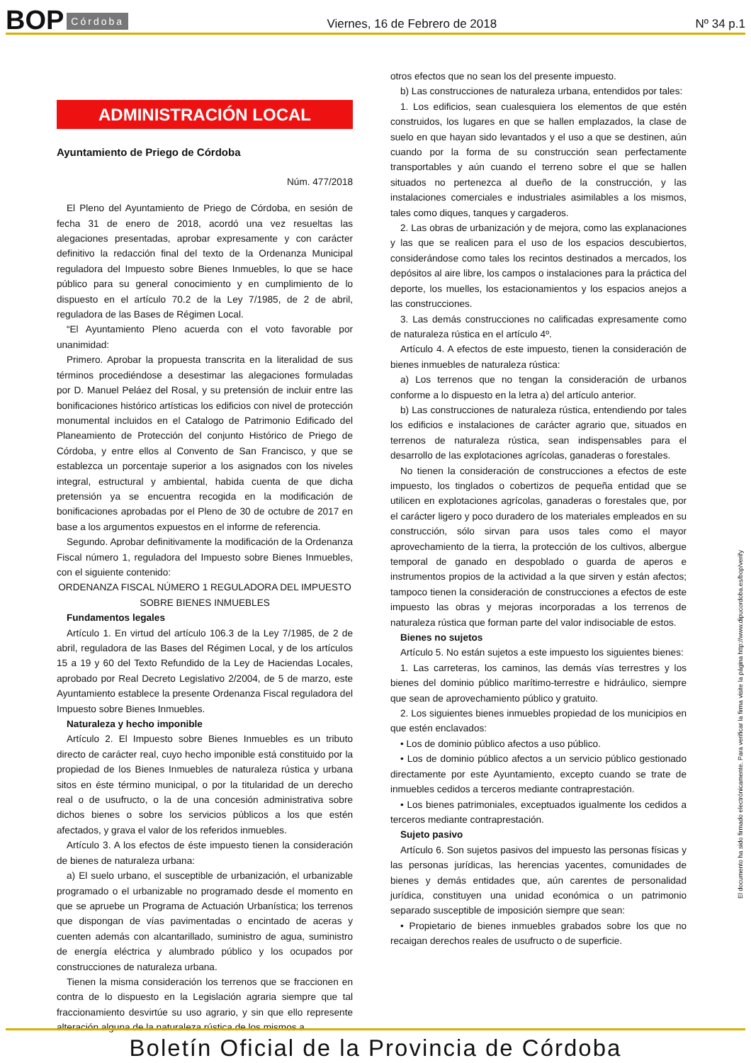BOP Córdoba Viernes, 16 de Febrero de 2018 Nº 34 p.1
ADMINISTRACIÓN LOCAL
Ayuntamiento de Priego de Córdoba
Núm. 477/2018
El Pleno del Ayuntamiento de Priego de Córdoba, en sesión de fecha 31 de enero de 2018, acordó una vez resueltas las alegaciones presentadas, aprobar expresamente y con carácter definitivo la redacción final del texto de la Ordenanza Municipal reguladora del Impuesto sobre Bienes Inmuebles, lo que se hace público para su general conocimiento y en cumplimiento de lo dispuesto en el artículo 70.2 de la Ley 7/1985, de 2 de abril, reguladora de las Bases de Régimen Local.
“El Ayuntamiento Pleno acuerda con el voto favorable por unanimidad:
Primero. Aprobar la propuesta transcrita en la literalidad de sus términos procediéndose a desestimar las alegaciones formuladas por D. Manuel Peláez del Rosal, y su pretensión de incluir entre las bonificaciones histórico artísticas los edificios con nivel de protección monumental incluidos en el Catalogo de Patrimonio Edificado del Planeamiento de Protección del conjunto Histórico de Priego de Córdoba, y entre ellos al Convento de San Francisco, y que se establezca un porcentaje superior a los asignados con los niveles integral, estructural y ambiental, habida cuenta de que dicha pretensión ya se encuentra recogida en la modificación de bonificaciones aprobadas por el Pleno de 30 de octubre de 2017 en base a los argumentos expuestos en el informe de referencia.
Segundo. Aprobar definitivamente la modificación de la Ordenanza Fiscal número 1, reguladora del Impuesto sobre Bienes Inmuebles, con el siguiente contenido:
ORDENANZA FISCAL NÚMERO 1 REGULADORA DEL IMPUESTO SOBRE BIENES INMUEBLES
Fundamentos legales
Artículo 1. En virtud del artículo 106.3 de la Ley 7/1985, de 2 de abril, reguladora de las Bases del Régimen Local, y de los artículos 15 a 19 y 60 del Texto Refundido de la Ley de Haciendas Locales, aprobado por Real Decreto Legislativo 2/2004, de 5 de marzo, este Ayuntamiento establece la presente Ordenanza Fiscal reguladora del Impuesto sobre Bienes Inmuebles.
Naturaleza y hecho imponible
Artículo 2. El Impuesto sobre Bienes Inmuebles es un tributo directo de carácter real, cuyo hecho imponible está constituido por la propiedad de los Bienes Inmuebles de naturaleza rústica y urbana sitos en éste término municipal, o por la titularidad de un derecho real o de usufructo, o la de una concesión administrativa sobre dichos bienes o sobre los servicios públicos a los que estén afectados, y grava el valor de los referidos inmuebles.
Artículo 3. A los efectos de éste impuesto tienen la consideración de bienes de naturaleza urbana:
a) El suelo urbano, el susceptible de urbanización, el urbanizable programado o el urbanizable no programado desde el momento en que se apruebe un Programa de Actuación Urbanística; los terrenos que dispongan de vías pavimentadas o encintado de aceras y cuenten además con alcantarillado, suministro de agua, suministro de energía eléctrica y alumbrado público y los ocupados por construcciones de naturaleza urbana.
Tienen la misma consideración los terrenos que se fraccionen en contra de lo dispuesto en la Legislación agraria siempre que tal fraccionamiento desvirtúe su uso agrario, y sin que ello represente alteración alguna de la naturaleza rústica de los mismos a
otros efectos que no sean los del presente impuesto.
b) Las construcciones de naturaleza urbana, entendidos por tales:
1. Los edificios, sean cualesquiera los elementos de que estén construidos, los lugares en que se hallen emplazados, la clase de suelo en que hayan sido levantados y el uso a que se destinen, aún cuando por la forma de su construcción sean perfectamente transportables y aún cuando el terreno sobre el que se hallen situados no pertenezca al dueño de la construcción, y las instalaciones comerciales e industriales asimilables a los mismos, tales como diques, tanques y cargaderos.
2. Las obras de urbanización y de mejora, como las explanaciones y las que se realicen para el uso de los espacios descubiertos, considerándose como tales los recintos destinados a mercados, los depósitos al aire libre, los campos o instalaciones para la práctica del deporte, los muelles, los estacionamientos y los espacios anejos a las construcciones.
3. Las demás construcciones no calificadas expresamente como de naturaleza rústica en el artículo 4º.
Artículo 4. A efectos de este impuesto, tienen la consideración de bienes inmuebles de naturaleza rústica:
a) Los terrenos que no tengan la consideración de urbanos conforme a lo dispuesto en la letra a) del artículo anterior.
b) Las construcciones de naturaleza rústica, entendiendo por tales los edificios e instalaciones de carácter agrario que, situados en terrenos de naturaleza rústica, sean indispensables para el desarrollo de las explotaciones agrícolas, ganaderas o forestales.
No tienen la consideración de construcciones a efectos de este impuesto, los tinglados o cobertizos de pequeña entidad que se utilicen en explotaciones agrícolas, ganaderas o forestales que, por el carácter ligero y poco duradero de los materiales empleados en su construcción, sólo sirvan para usos tales como el mayor aprovechamiento de la tierra, la protección de los cultivos, albergue temporal de ganado en despoblado o guarda de aperos e instrumentos propios de la actividad a la que sirven y están afectos; tampoco tienen la consideración de construcciones a efectos de este impuesto las obras y mejoras incorporadas a los terrenos de naturaleza rústica que forman parte del valor indisociable de estos.
Bienes no sujetos
Artículo 5. No están sujetos a este impuesto los siguientes bienes:
1. Las carreteras, los caminos, las demás vías terrestres y los bienes del dominio público marítimo-terrestre e hidráulico, siempre que sean de aprovechamiento público y gratuito.
2. Los siguientes bienes inmuebles propiedad de los municipios en que estén enclavados:
• Los de dominio público afectos a uso público.
• Los de dominio público afectos a un servicio público gestionado directamente por este Ayuntamiento, excepto cuando se trate de inmuebles cedidos a terceros mediante contraprestación.
• Los bienes patrimoniales, exceptuados igualmente los cedidos a terceros mediante contraprestación.
Sujeto pasivo
Artículo 6. Son sujetos pasivos del impuesto las personas físicas y las personas jurídicas, las herencias yacentes, comunidades de bienes y demás entidades que, aún carentes de personalidad jurídica, constituyen una unidad económica o un patrimonio separado susceptible de imposición siempre que sean:
• Propietario de bienes inmuebles grabados sobre los que no recaigan derechos reales de usufructo o de superficie.
El documento ha sido firmado electrónicamente. Para verificar la firma visite la página http://www.dipucordoba.es/bop/verify
Boletín Oficial de la Provincia de Córdoba